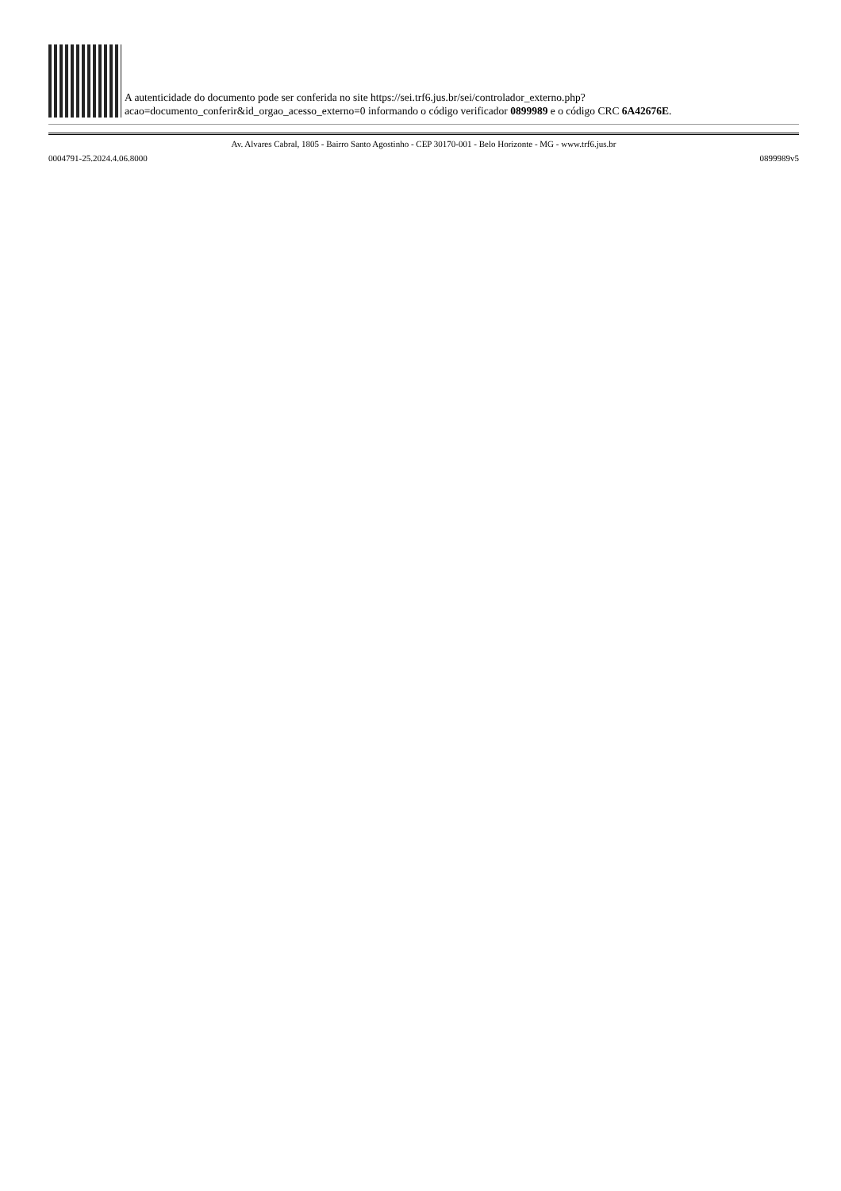A autenticidade do documento pode ser conferida no site https://sei.trf6.jus.br/sei/controlador_externo.php?
acao=documento_conferir&id_orgao_acesso_externo=0 informando o código verificador 0899989 e o código CRC 6A42676E.
Av. Alvares Cabral, 1805 - Bairro Santo Agostinho - CEP 30170-001 - Belo Horizonte - MG - www.trf6.jus.br
0004791-25.2024.4.06.8000 0899989v5